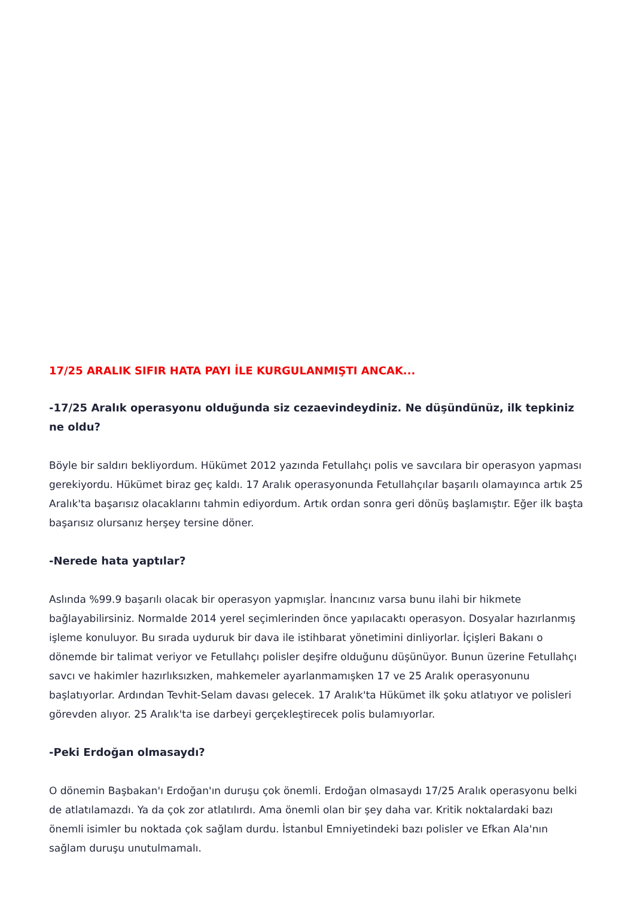17/25 ARALIK SIFIR HATA PAYI İLE KURGULANMIŞTI ANCAK...
-17/25 Aralık operasyonu olduğunda siz cezaevindeydiniz. Ne düşündünüz, ilk tepkiniz ne oldu?
Böyle bir saldırı bekliyordum. Hükümet 2012 yazında Fetullahçı polis ve savcılara bir operasyon yapması gerekiyordu. Hükümet biraz geç kaldı. 17 Aralık operasyonunda Fetullahçılar başarılı olamayınca artık 25 Aralık'ta başarısız olacaklarını tahmin ediyordum. Artık ordan sonra geri dönüş başlamıştır. Eğer ilk başta başarısız olursanız herşey tersine döner.
-Nerede hata yaptılar?
Aslında %99.9 başarılı olacak bir operasyon yapmışlar. İnancınız varsa bunu ilahi bir hikmete bağlayabilirsiniz. Normalde 2014 yerel seçimlerinden önce yapılacaktı operasyon. Dosyalar hazırlanmış işleme konuluyor. Bu sırada uyduruk bir dava ile istihbarat yönetimini dinliyorlar. İçişleri Bakanı o dönemde bir talimat veriyor ve Fetullahçı polisler deşifre olduğunu düşünüyor. Bunun üzerine Fetullahçı savcı ve hakimler hazırlıksızken, mahkemeler ayarlanmamışken 17 ve 25 Aralık operasyonunu başlatıyorlar. Ardından Tevhit-Selam davası gelecek. 17 Aralık'ta Hükümet ilk şoku atlatıyor ve polisleri görevden alıyor. 25 Aralık'ta ise darbeyi gerçekleştirecek polis bulamıyorlar.
-Peki Erdoğan olmasaydı?
O dönemin Başbakan'ı Erdoğan'ın duruşu çok önemli. Erdoğan olmasaydı 17/25 Aralık operasyonu belki de atlatılamazdı. Ya da çok zor atlatılırdı. Ama önemli olan bir şey daha var. Kritik noktalardaki bazı önemli isimler bu noktada çok sağlam durdu. İstanbul Emniyetindeki bazı polisler ve Efkan Ala'nın sağlam duruşu unutulmamalı.